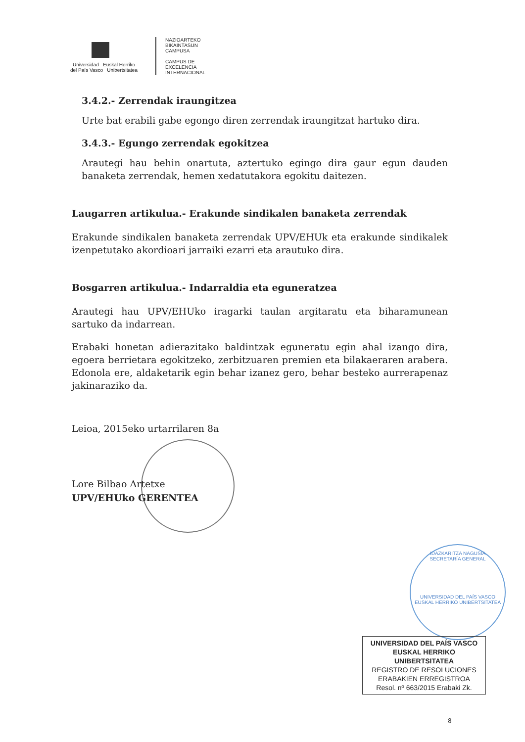Universidad Euskal Herriko
del País Vasco Unibertsitatea
NAZIOARTEKO
BIKAINTASUN
CAMPUSA
CAMPUS DE
EXCELENCIA
INTERNACIONAL
3.4.2.- Zerrendak iraungitzea
Urte bat erabili gabe egongo diren zerrendak iraungitzat hartuko dira.
3.4.3.- Egungo zerrendak egokitzea
Arautegi hau behin onartuta, aztertuko egingo dira gaur egun dauden banaketa zerrendak, hemen xedatutakora egokitu daitezen.
Laugarren artikulua.- Erakunde sindikalen banaketa zerrendak
Erakunde sindikalen banaketa zerrendak UPV/EHUk eta erakunde sindikalek izenpetutako akordioari jarraiki ezarri eta arautuko dira.
Bosgarren artikulua.- Indarraldia eta eguneratzea
Arautegi hau UPV/EHUko iragarki taulan argitaratu eta biharamunean sartuko da indarrean.
Erabaki honetan adierazitako baldintzak eguneratu egin ahal izango dira, egoera berrietara egokitzeko, zerbitzuaren premien eta bilakaeraren arabera. Edonola ere, aldaketarik egin behar izanez gero, behar besteko aurrerapenaz jakinaraziko da.
Leioa, 2015eko urtarrilaren 8a
Lore Bilbao Artetxe
UPV/EHUko GERENTEA
IDAZKARITZA NAGUSIA
SECRETARÍA GENERAL
UNIVERSIDAD DEL PAÍS VASCO
EUSKAL HERRIKO UNIBERTSITATEA
UNIVERSIDAD DEL PAÍS VASCO
EUSKAL HERRIKO UNIBERTSITATEA
REGISTRO DE RESOLUCIONES
ERABAKIEN ERREGISTROA
Resol. nº 663/2015 Erabaki Zk.
8